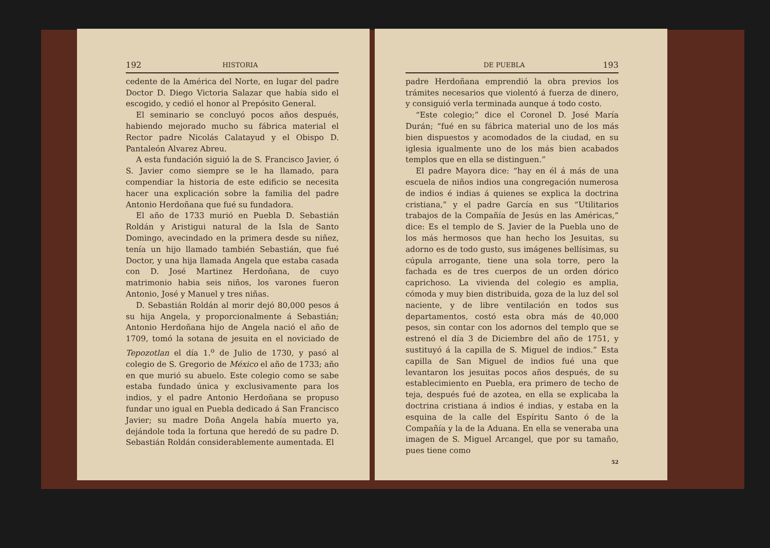192 HISTORIA
cedente de la América del Norte, en lugar del padre Doctor D. Diego Victoria Salazar que había sido el escogido, y cedió el honor al Prepósito General.
El seminario se concluyó pocos años después, habiendo mejorado mucho su fábrica material el Rector padre Nicolás Calatayud y el Obispo D. Pantaleón Alvarez Abreu.
A esta fundación siguió la de S. Francisco Javier, ó S. Javier como siempre se le ha llamado, para compendiar la historia de este edificio se necesita hacer una explicación sobre la familia del padre Antonio Herdoñana que fué su fundadora.
El año de 1733 murió en Puebla D. Sebastián Roldán y Aristigui natural de la Isla de Santo Domingo, avecindado en la primera desde su niñez, tenía un hijo llamado también Sebastián, que fué Doctor, y una hija llamada Angela que estaba casada con D. José Martinez Herdoñana, de cuyo matrimonio habia seis niños, los varones fueron Antonio, José y Manuel y tres niñas.
D. Sebastián Roldán al morir dejó 80,000 pesos á su hija Angela, y proporcionalmente á Sebastián; Antonio Herdoñana hijo de Angela nació el año de 1709, tomó la sotana de jesuita en el noviciado de Tepozotlan el día 1.<sup>o</sup> de Julio de 1730, y pasó al colegio de S. Gregorio de México el año de 1733; año en que murió su abuelo. Este colegio como se sabe estaba fundado única y exclusivamente para los indios, y el padre Antonio Herdoñana se propuso fundar uno igual en Puebla dedicado á San Francisco Javier; su madre Doña Angela había muerto ya, dejándole toda la fortuna que heredó de su padre D. Sebastián Roldán considerablemente aumentada. El
DE PUEBLA 193
padre Herdoñana emprendió la obra previos los trámites necesarios que violentó á fuerza de dinero, y consiguió verla terminada aunque á todo costo.
“Este colegio;” dice el Coronel D. José María Durán; “fué en su fábrica material uno de los más bien dispuestos y acomodados de la ciudad, en su iglesia igualmente uno de los más bien acabados templos que en ella se distinguen.”
El padre Mayora dice: “hay en él á más de una escuela de niños indios una congregación numerosa de indios é indias á quienes se explica la doctrina cristiana,” y el padre García en sus “Utilitarios trabajos de la Compañía de Jesús en las Américas,” dice: Es el templo de S. Javier de la Puebla uno de los más hermosos que han hecho los Jesuitas, su adorno es de todo gusto, sus imágenes bellísimas, su cúpula arrogante, tiene una sola torre, pero la fachada es de tres cuerpos de un orden dórico caprichoso. La vivienda del colegio es amplia, cómoda y muy bien distribuida, goza de la luz del sol naciente, y de libre ventilación en todos sus departamentos, costó esta obra más de 40,000 pesos, sin contar con los adornos del templo que se estrenó el día 3 de Diciembre del año de 1751, y sustituyó á la capilla de S. Miguel de indios.” Esta capilla de San Miguel de indios fué una que levantaron los jesuitas pocos años después, de su establecimiento en Puebla, era primero de techo de teja, después fué de azotea, en ella se explicaba la doctrina cristiana á indios é indias, y estaba en la esquina de la calle del Espíritu Santo ó de la Compañía y la de la Aduana. En ella se veneraba una imagen de S. Miguel Arcangel, que por su tamaño, pues tiene como
52